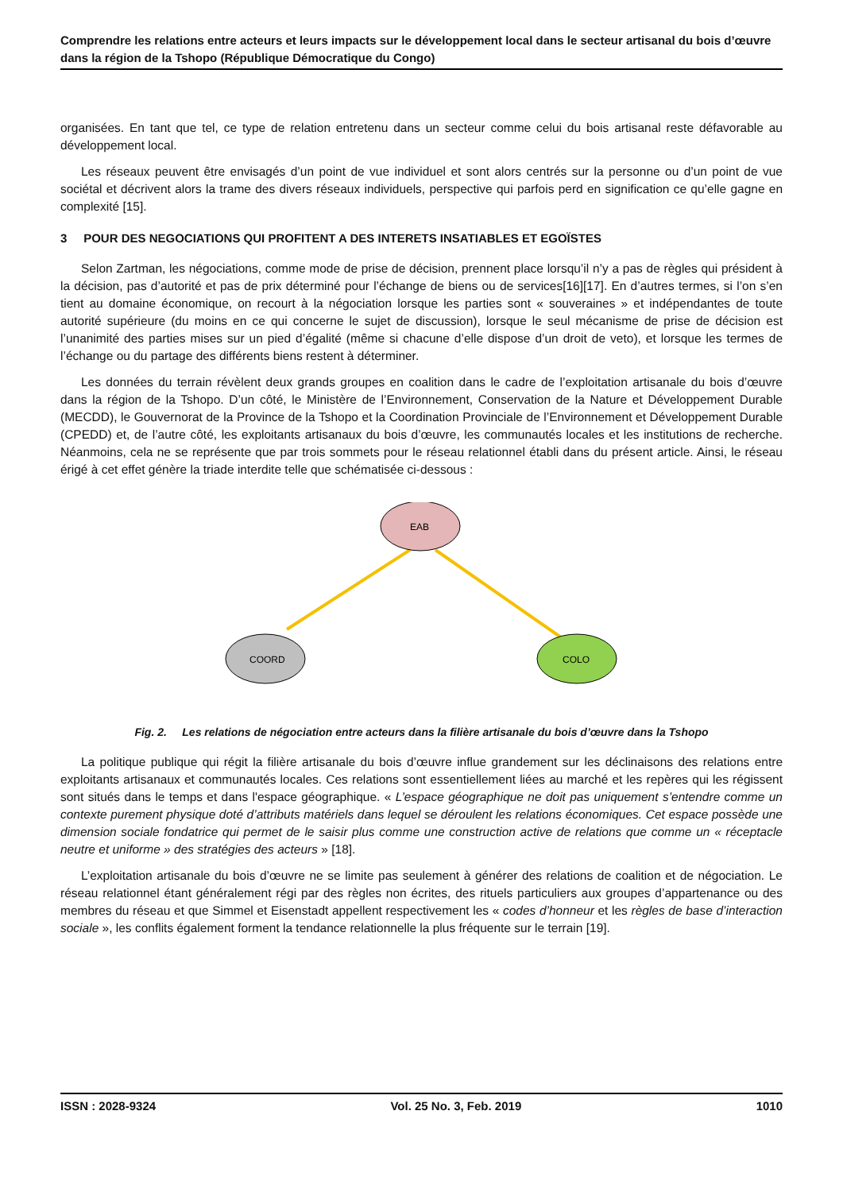Comprendre les relations entre acteurs et leurs impacts sur le développement local dans le secteur artisanal du bois d’œuvre dans la région de la Tshopo (République Démocratique du Congo)
organisées. En tant que tel, ce type de relation entretenu dans un secteur comme celui du bois artisanal reste défavorable au développement local.
Les réseaux peuvent être envisagés d’un point de vue individuel et sont alors centrés sur la personne ou d’un point de vue sociétal et décrivent alors la trame des divers réseaux individuels, perspective qui parfois perd en signification ce qu’elle gagne en complexité [15].
3 POUR DES NEGOCIATIONS QUI PROFITENT A DES INTERETS INSATIABLES ET EGOÏSTES
Selon Zartman, les négociations, comme mode de prise de décision, prennent place lorsqu’il n’y a pas de règles qui président à la décision, pas d’autorité et pas de prix déterminé pour l’échange de biens ou de services[16][17]. En d’autres termes, si l’on s’en tient au domaine économique, on recourt à la négociation lorsque les parties sont « souveraines » et indépendantes de toute autorité supérieure (du moins en ce qui concerne le sujet de discussion), lorsque le seul mécanisme de prise de décision est l’unanimité des parties mises sur un pied d’égalité (même si chacune d’elle dispose d’un droit de veto), et lorsque les termes de l’échange ou du partage des différents biens restent à déterminer.
Les données du terrain révèlent deux grands groupes en coalition dans le cadre de l’exploitation artisanale du bois d’œuvre dans la région de la Tshopo. D’un côté, le Ministère de l’Environnement, Conservation de la Nature et Développement Durable (MECDD), le Gouvernorat de la Province de la Tshopo et la Coordination Provinciale de l’Environnement et Développement Durable (CPEDD) et, de l’autre côté, les exploitants artisanaux du bois d’œuvre, les communautés locales et les institutions de recherche. Néanmoins, cela ne se représente que par trois sommets pour le réseau relationnel établi dans du présent article. Ainsi, le réseau érigé à cet effet génère la triade interdite telle que schématisée ci-dessous :
EAB
COORD
COLO
Fig. 2. Les relations de négociation entre acteurs dans la filière artisanale du bois d’œuvre dans la Tshopo
La politique publique qui régit la filière artisanale du bois d’œuvre influe grandement sur les déclinaisons des relations entre exploitants artisanaux et communautés locales. Ces relations sont essentiellement liées au marché et les repères qui les régissent sont situés dans le temps et dans l'espace géographique. « L’espace géographique ne doit pas uniquement s’entendre comme un contexte purement physique doté d’attributs matériels dans lequel se déroulent les relations économiques. Cet espace possède une dimension sociale fondatrice qui permet de le saisir plus comme une construction active de relations que comme un « réceptacle neutre et uniforme » des stratégies des acteurs » [18].
L’exploitation artisanale du bois d’œuvre ne se limite pas seulement à générer des relations de coalition et de négociation. Le réseau relationnel étant généralement régi par des règles non écrites, des rituels particuliers aux groupes d’appartenance ou des membres du réseau et que Simmel et Eisenstadt appellent respectivement les « codes d’honneur et les règles de base d’interaction sociale », les conflits également forment la tendance relationnelle la plus fréquente sur le terrain [19].
ISSN : 2028-9324 Vol. 25 No. 3, Feb. 2019 1010